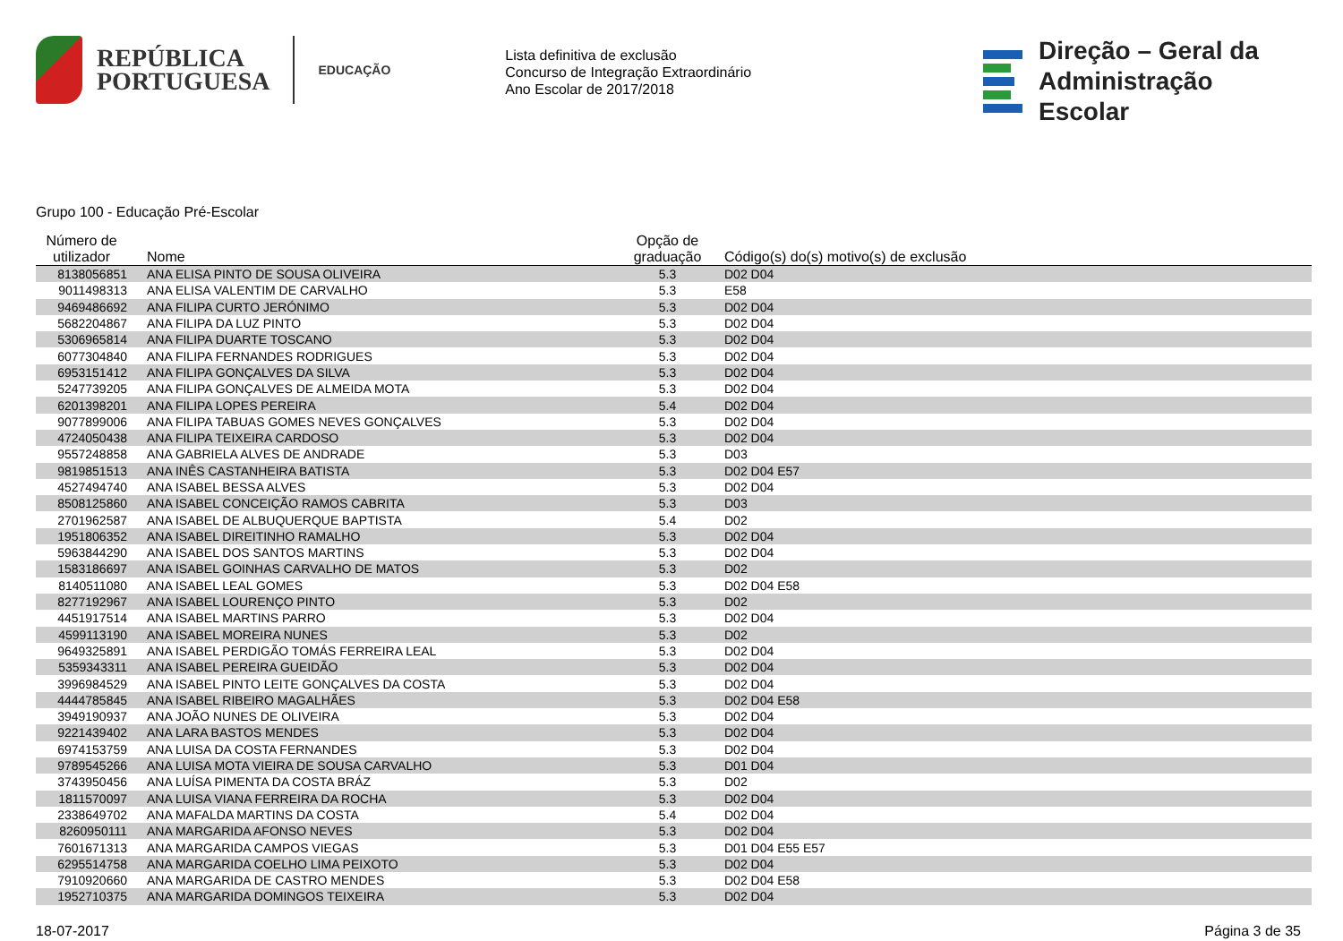REPÚBLICA
PORTUGUESA
EDUCAÇÃO
Lista definitiva de exclusão
Concurso de Integração Extraordinário
Ano Escolar de 2017/2018
Direção – Geral da
Administração Escolar
Grupo 100 - Educação Pré-Escolar
| Número de utilizador | Nome | Opção de graduação | Código(s) do(s) motivo(s) de exclusão |
| --- | --- | --- | --- |
| 8138056851 | ANA ELISA PINTO DE SOUSA OLIVEIRA | 5.3 | D02 D04 |
| 9011498313 | ANA ELISA VALENTIM DE CARVALHO | 5.3 | E58 |
| 9469486692 | ANA FILIPA CURTO JERÓNIMO | 5.3 | D02 D04 |
| 5682204867 | ANA FILIPA DA LUZ PINTO | 5.3 | D02 D04 |
| 5306965814 | ANA FILIPA DUARTE TOSCANO | 5.3 | D02 D04 |
| 6077304840 | ANA FILIPA FERNANDES RODRIGUES | 5.3 | D02 D04 |
| 6953151412 | ANA FILIPA GONÇALVES DA SILVA | 5.3 | D02 D04 |
| 5247739205 | ANA FILIPA GONÇALVES DE ALMEIDA MOTA | 5.3 | D02 D04 |
| 6201398201 | ANA FILIPA LOPES PEREIRA | 5.4 | D02 D04 |
| 9077899006 | ANA FILIPA TABUAS GOMES NEVES GONÇALVES | 5.3 | D02 D04 |
| 4724050438 | ANA FILIPA TEIXEIRA CARDOSO | 5.3 | D02 D04 |
| 9557248858 | ANA GABRIELA ALVES DE ANDRADE | 5.3 | D03 |
| 9819851513 | ANA INÊS CASTANHEIRA BATISTA | 5.3 | D02 D04 E57 |
| 4527494740 | ANA ISABEL BESSA ALVES | 5.3 | D02 D04 |
| 8508125860 | ANA ISABEL CONCEIÇÃO RAMOS CABRITA | 5.3 | D03 |
| 2701962587 | ANA ISABEL DE ALBUQUERQUE BAPTISTA | 5.4 | D02 |
| 1951806352 | ANA ISABEL DIREITINHO RAMALHO | 5.3 | D02 D04 |
| 5963844290 | ANA ISABEL DOS SANTOS MARTINS | 5.3 | D02 D04 |
| 1583186697 | ANA ISABEL GOINHAS CARVALHO DE MATOS | 5.3 | D02 |
| 8140511080 | ANA ISABEL LEAL GOMES | 5.3 | D02 D04 E58 |
| 8277192967 | ANA ISABEL LOURENÇO PINTO | 5.3 | D02 |
| 4451917514 | ANA ISABEL MARTINS PARRO | 5.3 | D02 D04 |
| 4599113190 | ANA ISABEL MOREIRA NUNES | 5.3 | D02 |
| 9649325891 | ANA ISABEL PERDIGÃO TOMÁS FERREIRA LEAL | 5.3 | D02 D04 |
| 5359343311 | ANA ISABEL PEREIRA GUEIDÃO | 5.3 | D02 D04 |
| 3996984529 | ANA ISABEL PINTO LEITE GONÇALVES DA COSTA | 5.3 | D02 D04 |
| 4444785845 | ANA ISABEL RIBEIRO MAGALHÃES | 5.3 | D02 D04 E58 |
| 3949190937 | ANA JOÃO NUNES DE OLIVEIRA | 5.3 | D02 D04 |
| 9221439402 | ANA LARA BASTOS MENDES | 5.3 | D02 D04 |
| 6974153759 | ANA LUISA DA COSTA FERNANDES | 5.3 | D02 D04 |
| 9789545266 | ANA LUISA MOTA VIEIRA DE SOUSA CARVALHO | 5.3 | D01 D04 |
| 3743950456 | ANA LUÍSA PIMENTA DA COSTA BRÁZ | 5.3 | D02 |
| 1811570097 | ANA LUISA VIANA FERREIRA DA ROCHA | 5.3 | D02 D04 |
| 2338649702 | ANA MAFALDA MARTINS DA COSTA | 5.4 | D02 D04 |
| 8260950111 | ANA MARGARIDA AFONSO NEVES | 5.3 | D02 D04 |
| 7601671313 | ANA MARGARIDA CAMPOS VIEGAS | 5.3 | D01 D04 E55 E57 |
| 6295514758 | ANA MARGARIDA COELHO LIMA PEIXOTO | 5.3 | D02 D04 |
| 7910920660 | ANA MARGARIDA DE CASTRO MENDES | 5.3 | D02 D04 E58 |
| 1952710375 | ANA MARGARIDA DOMINGOS TEIXEIRA | 5.3 | D02 D04 |
18-07-2017 Página 3 de 35